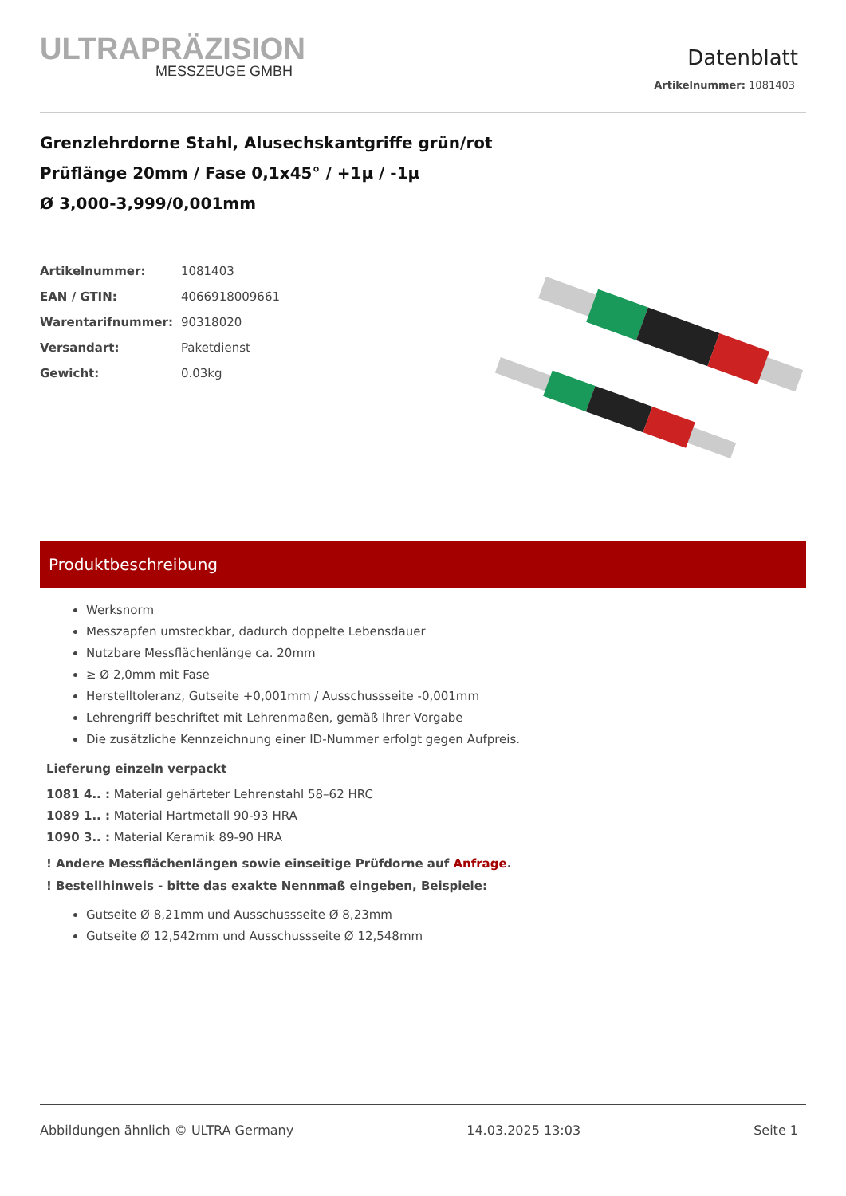ULTRAPRÄZISION
MESSZEUGE GMBH
Datenblatt
Artikelnummer: 1081403
Grenzlehrdorne Stahl, Alusechskantgriffe grün/rot
Prüflänge 20mm / Fase 0,1x45° / +1µ / -1µ
Ø 3,000-3,999/0,001mm
| Artikelnummer: | 1081403 |
| EAN / GTIN: | 4066918009661 |
| Warentarifnummer: | 90318020 |
| Versandart: | Paketdienst |
| Gewicht: | 0.03kg |
Produktbeschreibung
Werksnorm
Messzapfen umsteckbar, dadurch doppelte Lebensdauer
Nutzbare Messflächenlänge ca. 20mm
≥ Ø 2,0mm mit Fase
Herstelltoleranz, Gutseite +0,001mm / Ausschussseite -0,001mm
Lehrengriff beschriftet mit Lehrenmaßen, gemäß Ihrer Vorgabe
Die zusätzliche Kennzeichnung einer ID-Nummer erfolgt gegen Aufpreis.
Lieferung einzeln verpackt
1081 4.. : Material gehärteter Lehrenstahl 58–62 HRC
1089 1.. : Material Hartmetall 90-93 HRA
1090 3.. : Material Keramik 89-90 HRA
! Andere Messflächenlängen sowie einseitige Prüfdorne auf Anfrage.
! Bestellhinweis - bitte das exakte Nennmaß eingeben, Beispiele:
Gutseite Ø 8,21mm und Ausschussseite Ø 8,23mm
Gutseite Ø 12,542mm und Ausschussseite Ø 12,548mm
Abbildungen ähnlich © ULTRA Germany 14.03.2025 13:03 Seite 1